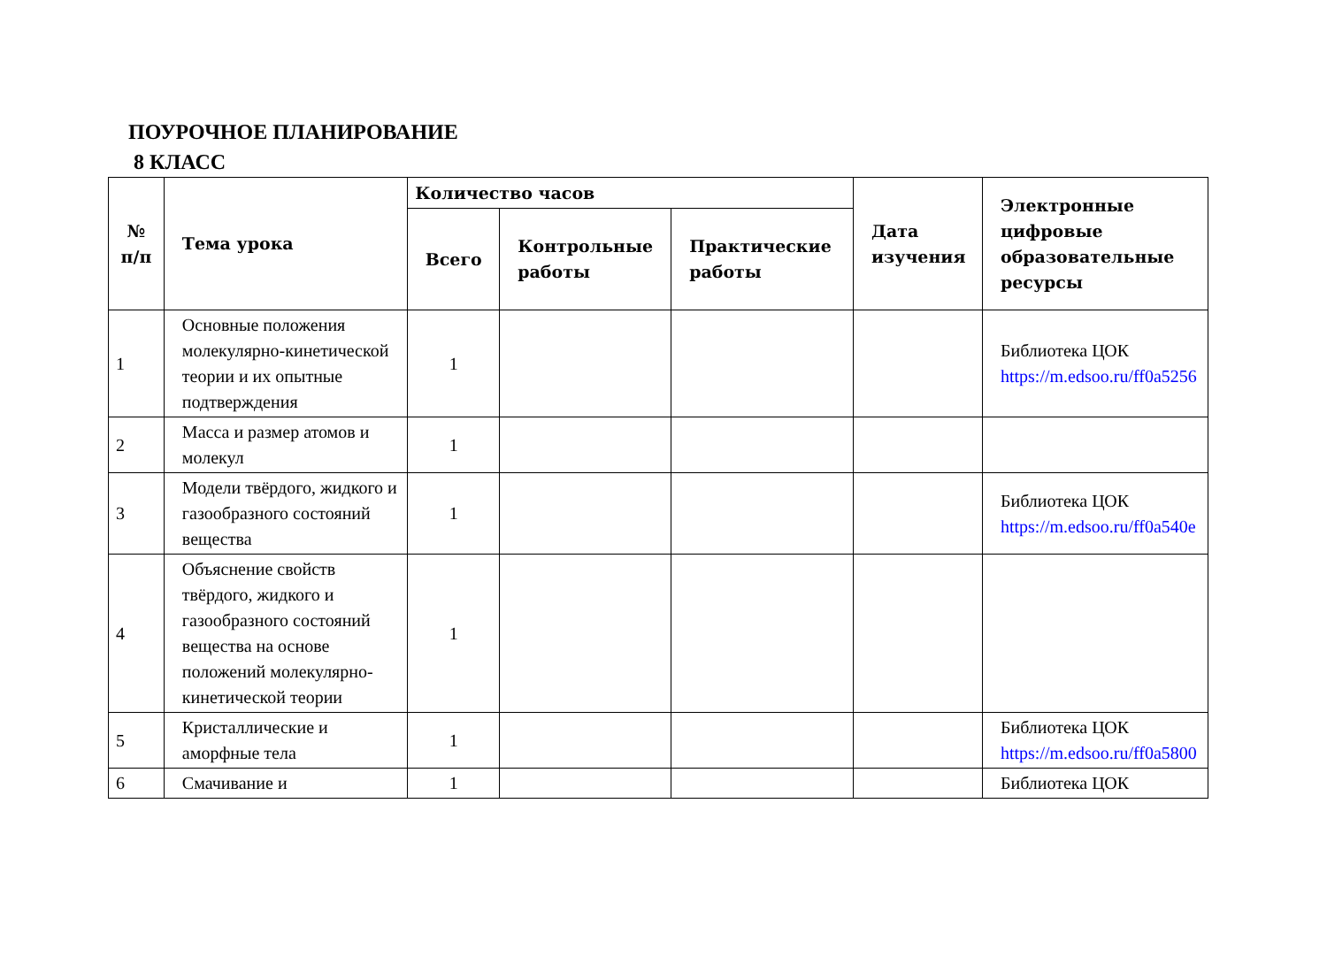ПОУРОЧНОЕ ПЛАНИРОВАНИЕ
8 КЛАСС
| № п/п | Тема урока | Количество часов | | | Дата изучения | Электронные цифровые образовательные ресурсы |
| --- | --- | --- | --- | --- | --- | --- |
| | | Всего | Контрольные работы | Практические работы | | |
| 1 | Основные положения молекулярно-кинетической теории и их опытные подтверждения | 1 | | | | Библиотека ЦОК https://m.edsoo.ru/ff0a5256 |
| 2 | Масса и размер атомов и молекул | 1 | | | | |
| 3 | Модели твёрдого, жидкого и газообразного состояний вещества | 1 | | | | Библиотека ЦОК https://m.edsoo.ru/ff0a540e |
| 4 | Объяснение свойств твёрдого, жидкого и газообразного состояний вещества на основе положений молекулярно-кинетической теории | 1 | | | | |
| 5 | Кристаллические и аморфные тела | 1 | | | | Библиотека ЦОК https://m.edsoo.ru/ff0a5800 |
| 6 | Смачивание и | 1 | | | | Библиотека ЦОК |